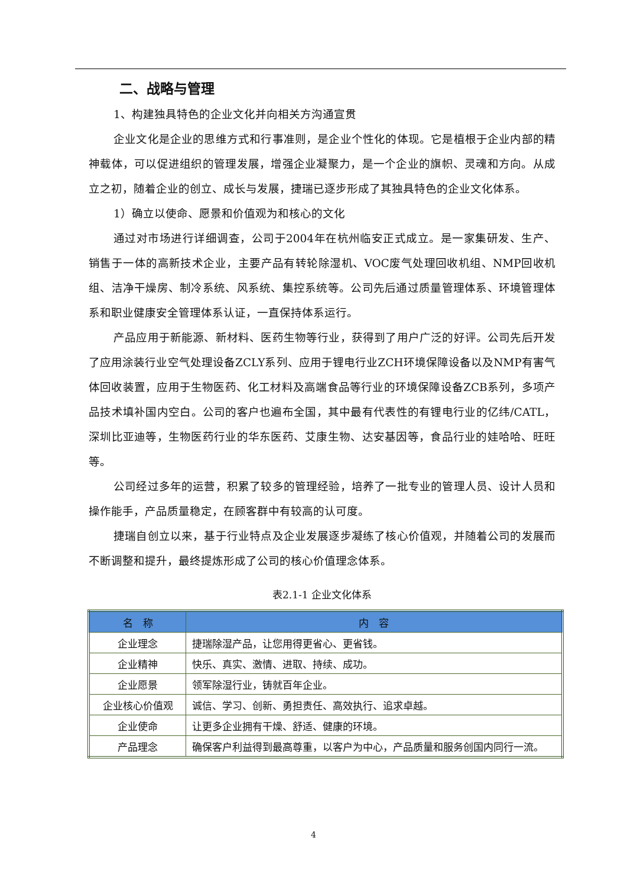二、战略与管理
1、构建独具特色的企业文化并向相关方沟通宣贯
企业文化是企业的思维方式和行事准则，是企业个性化的体现。它是植根于企业内部的精神载体，可以促进组织的管理发展，增强企业凝聚力，是一个企业的旗帜、灵魂和方向。从成立之初，随着企业的创立、成长与发展，捷瑞已逐步形成了其独具特色的企业文化体系。
1）确立以使命、愿景和价值观为和核心的文化
通过对市场进行详细调查，公司于2004年在杭州临安正式成立。是一家集研发、生产、销售于一体的高新技术企业，主要产品有转轮除湿机、VOC废气处理回收机组、NMP回收机组、洁净干燥房、制冷系统、风系统、集控系统等。公司先后通过质量管理体系、环境管理体系和职业健康安全管理体系认证，一直保持体系运行。
产品应用于新能源、新材料、医药生物等行业，获得到了用户广泛的好评。公司先后开发了应用涂装行业空气处理设备ZCLY系列、应用于锂电行业ZCH环境保障设备以及NMP有害气体回收装置，应用于生物医药、化工材料及高端食品等行业的环境保障设备ZCB系列，多项产品技术填补国内空白。公司的客户也遍布全国，其中最有代表性的有锂电行业的亿纬/CATL，深圳比亚迪等，生物医药行业的华东医药、艾康生物、达安基因等，食品行业的娃哈哈、旺旺等。
公司经过多年的运营，积累了较多的管理经验，培养了一批专业的管理人员、设计人员和操作能手，产品质量稳定，在顾客群中有较高的认可度。
捷瑞自创立以来，基于行业特点及企业发展逐步凝练了核心价值观，并随着公司的发展而不断调整和提升，最终提炼形成了公司的核心价值理念体系。
表2.1-1 企业文化体系
| 名 称 | 内 容 |
| --- | --- |
| 企业理念 | 捷瑞除湿产品，让您用得更省心、更省钱。 |
| 企业精神 | 快乐、真实、激情、进取、持续、成功。 |
| 企业愿景 | 领军除湿行业，铸就百年企业。 |
| 企业核心价值观 | 诚信、学习、创新、勇担责任、高效执行、追求卓越。 |
| 企业使命 | 让更多企业拥有干燥、舒适、健康的环境。 |
| 产品理念 | 确保客户利益得到最高尊重，以客户为中心，产品质量和服务创国内同行一流。 |
4